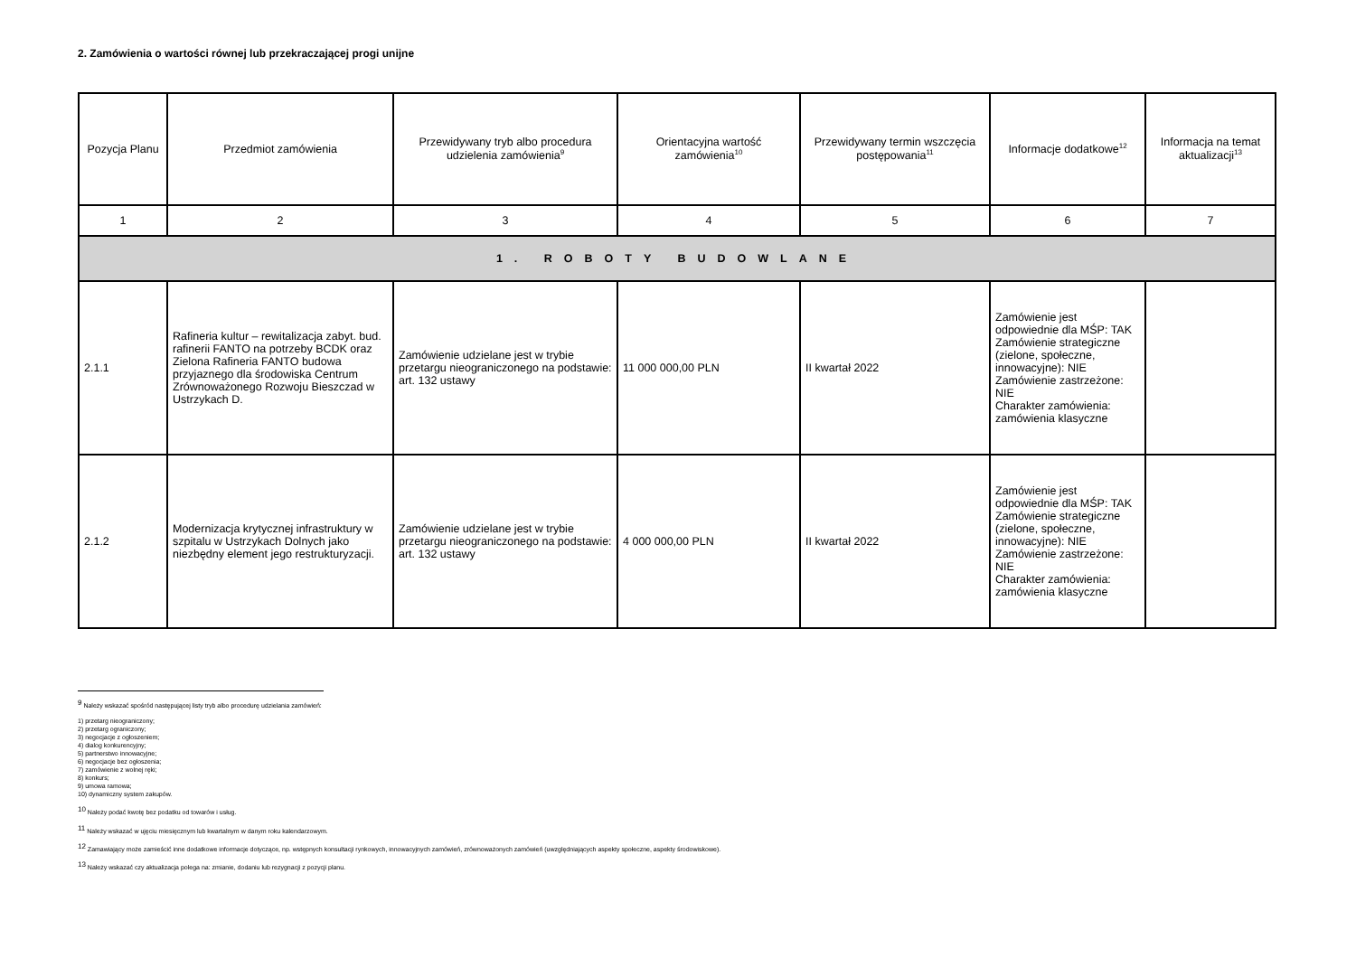2. Zamówienia o wartości równej lub przekraczającej progi unijne
| Pozycja Planu | Przedmiot zamówienia | Przewidywany tryb albo procedura udzielenia zamówienia<sup>9</sup> | Orientacyjna wartość zamówienia<sup>10</sup> | Przewidywany termin wszczęcia postępowania<sup>11</sup> | Informacje dodatkowe<sup>12</sup> | Informacja na temat aktualizacji<sup>13</sup> |
| --- | --- | --- | --- | --- | --- | --- |
| 1 | 2 | 3 | 4 | 5 | 6 | 7 |
| 1. ROBOTY BUDOWLANE | | | | | | |
| 2.1.1 | Rafineria kultur – rewitalizacja zabyt. bud. rafinerii FANTO na potrzeby BCDK oraz Zielona Rafineria FANTO budowa przyjaznego dla środowiska Centrum Zrównoważonego Rozwoju Bieszczad w Ustrzykach D. | Zamówienie udzielane jest w trybie przetargu nieograniczonego na podstawie: art. 132 ustawy | 11 000 000,00 PLN | II kwartał 2022 | Zamówienie jest odpowiednie dla MŚP: TAK Zamówienie strategiczne (zielone, społeczne, innowacyjne): NIE Zamówienie zastrzeżone: NIE Charakter zamówienia: zamówienia klasyczne | |
| 2.1.2 | Modernizacja krytycznej infrastruktury w szpitalu w Ustrzykach Dolnych jako niezbędny element jego restrukturyzacji. | Zamówienie udzielane jest w trybie przetargu nieograniczonego na podstawie: art. 132 ustawy | 4 000 000,00 PLN | II kwartał 2022 | Zamówienie jest odpowiednie dla MŚP: TAK Zamówienie strategiczne (zielone, społeczne, innowacyjne): NIE Zamówienie zastrzeżone: NIE Charakter zamówienia: zamówienia klasyczne | |
<sup>9</sup> Należy wskazać spośród następującej listy tryb albo procedurę udzielania zamówień:
1) przetarg nieograniczony;
2) przetarg ograniczony;
3) negocjacje z ogłoszeniem;
4) dialog konkurencyjny;
5) partnerstwo innowacyjne;
6) negocjacje bez ogłoszenia;
7) zamówienie z wolnej ręki;
8) konkurs;
9) umowa ramowa;
10) dynamiczny system zakupów.
<sup>10</sup> Należy podać kwotę bez podatku od towarów i usług.
<sup>11</sup> Należy wskazać w ujęciu miesięcznym lub kwartalnym w danym roku kalendarzowym.
<sup>12</sup> Zamawiający może zamieścić inne dodatkowe informacje dotyczące, np. wstępnych konsultacji rynkowych, innowacyjnych zamówień, zrównoważonych zamówień (uwzględniających aspekty społeczne, aspekty środowiskowe).
<sup>13</sup> Należy wskazać czy aktualizacja polega na: zmianie, dodaniu lub rezygnacji z pozycji planu.